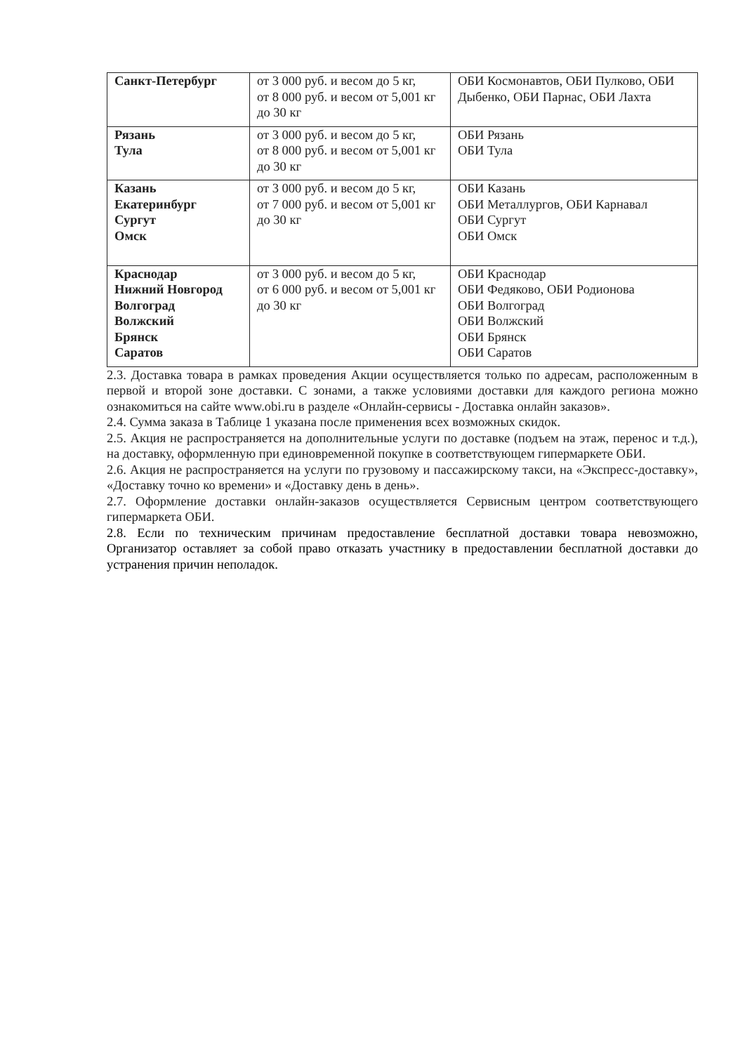| Санкт-Петербург | от 3 000 руб. и весом до 5 кг, от 8 000 руб. и весом от 5,001 кг до 30 кг | ОБИ Космонавтов, ОБИ Пулково, ОБИ Дыбенко, ОБИ Парнас, ОБИ Лахта |
| Рязань Тула | от 3 000 руб. и весом до 5 кг, от 8 000 руб. и весом от 5,001 кг до 30 кг | ОБИ Рязань ОБИ Тула |
| Казань Екатеринбург Сургут Омск | от 3 000 руб. и весом до 5 кг, от 7 000 руб. и весом от 5,001 кг до 30 кг | ОБИ Казань ОБИ Металлургов, ОБИ Карнавал ОБИ Сургут ОБИ Омск |
| Краснодар Нижний Новгород Волгоград Волжский Брянск Саратов | от 3 000 руб. и весом до 5 кг, от 6 000 руб. и весом от 5,001 кг до 30 кг | ОБИ Краснодар ОБИ Федяково, ОБИ Родионова ОБИ Волгоград ОБИ Волжский ОБИ Брянск ОБИ Саратов |
2.3. Доставка товара в рамках проведения Акции осуществляется только по адресам, расположенным в первой и второй зоне доставки. С зонами, а также условиями доставки для каждого региона можно ознакомиться на сайте www.obi.ru в разделе «Онлайн-сервисы - Доставка онлайн заказов».
2.4. Сумма заказа в Таблице 1 указана после применения всех возможных скидок.
2.5. Акция не распространяется на дополнительные услуги по доставке (подъем на этаж, перенос и т.д.), на доставку, оформленную при единовременной покупке в соответствующем гипермаркете ОБИ.
2.6. Акция не распространяется на услуги по грузовому и пассажирскому такси, на «Экспресс-доставку», «Доставку точно ко времени» и «Доставку день в день».
2.7. Оформление доставки онлайн-заказов осуществляется Сервисным центром соответствующего гипермаркета ОБИ.
2.8. Если по техническим причинам предоставление бесплатной доставки товара невозможно, Организатор оставляет за собой право отказать участнику в предоставлении бесплатной доставки до устранения причин неполадок.